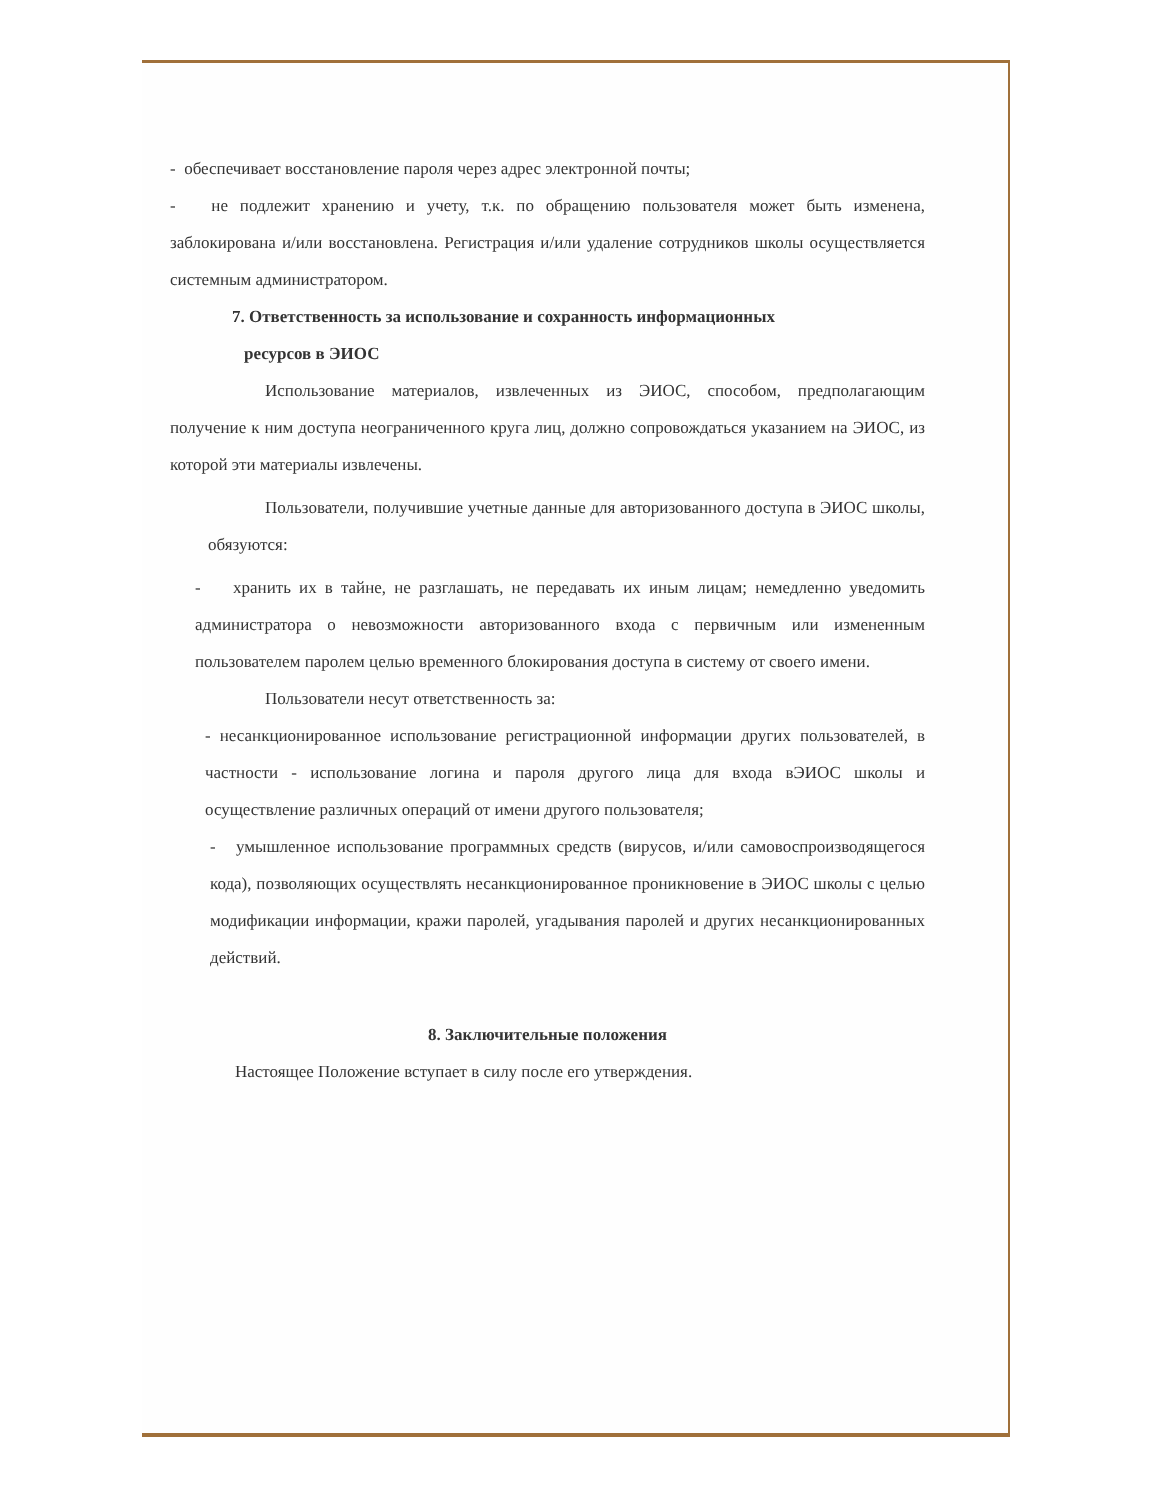- обеспечивает восстановление пароля через адрес электронной почты;
- не подлежит хранению и учету, т.к. по обращению пользователя может быть изменена, заблокирована и/или восстановлена. Регистрация и/или удаление сотрудников школы осуществляется системным администратором.
7. Ответственность за использование и сохранность информационных
ресурсов в ЭИОС
Использование материалов, извлеченных из ЭИОС, способом, предполагающим получение к ним доступа неограниченного круга лиц, должно сопровождаться указанием на ЭИОС, из которой эти материалы извлечены.
Пользователи, получившие учетные данные для авторизованного доступа в ЭИОС школы, обязуются:
- хранить их в тайне, не разглашать, не передавать их иным лицам; немедленно уведомить администратора о невозможности авторизованного входа с первичным или измененным пользователем паролем целью временного блокирования доступа в систему от своего имени.
Пользователи несут ответственность за:
- несанкционированное использование регистрационной информации других пользователей, в частности - использование логина и пароля другого лица для входа вЭИОС школы и осуществление различных операций от имени другого пользователя;
- умышленное использование программных средств (вирусов, и/или самовоспроизводящегося кода), позволяющих осуществлять несанкционированное проникновение в ЭИОС школы с целью модификации информации, кражи паролей, угадывания паролей и других несанкционированных действий.
8. Заключительные положения
Настоящее Положение вступает в силу после его утверждения.